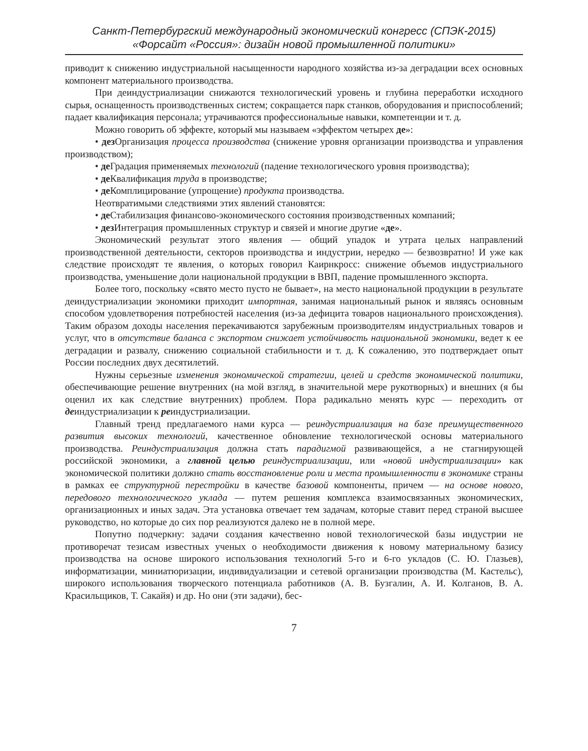Санкт-Петербургский международный экономический конгресс (СПЭК-2015)
«Форсайт «Россия»: дизайн новой промышленной политики»
приводит к снижению индустриальной насыщенности народного хозяйства из-за деградации всех основных компонент материального производства.
При деиндустриализации снижаются технологический уровень и глубина переработки исходного сырья, оснащенность производственных систем; сокращается парк станков, оборудования и приспособлений; падает квалификация персонала; утрачиваются профессиональные навыки, компетенции и т. д.
Можно говорить об эффекте, который мы называем «эффектом четырех де»:
• дез Организация процесса производства (снижение уровня организации производства и управления производством);
• де Градация применяемых технологий (падение технологического уровня производства);
• де Квалификация труда в производстве;
• де Комплицирование (упрощение) продукта производства.
Неотвратимыми следствиями этих явлений становятся:
• де Стабилизация финансово-экономического состояния производственных компаний;
• дез Интеграция промышленных структур и связей и многие другие «де».
Экономический результат этого явления — общий упадок и утрата целых направлений производственной деятельности, секторов производства и индустрии, нередко — безвозвратно! И уже как следствие происходят те явления, о которых говорил Каирнкросс: снижение объемов индустриального производства, уменьшение доли национальной продукции в ВВП, падение промышленного экспорта.
Более того, поскольку «свято место пусто не бывает», на место национальной продукции в результате деиндустриализации экономики приходит импортная, занимая национальный рынок и являясь основным способом удовлетворения потребностей населения (из-за дефицита товаров национального происхождения). Таким образом доходы населения перекачиваются зарубежным производителям индустриальных товаров и услуг, что в отсутствие баланса с экспортом снижает устойчивость национальной экономики, ведет к ее деградации и развалу, снижению социальной стабильности и т. д. К сожалению, это подтверждает опыт России последних двух десятилетий.
Нужны серьезные изменения экономической стратегии, целей и средств экономической политики, обеспечивающие решение внутренних (на мой взгляд, в значительной мере рукотворных) и внешних (я бы оценил их как следствие внутренних) проблем. Пора радикально менять курс — переходить от деиндустриализации к реиндустриализации.
Главный тренд предлагаемого нами курса — реиндустриализация на базе преимущественного развития высоких технологий, качественное обновление технологической основы материального производства. Реиндустриализация должна стать парадигмой развивающейся, а не стагнирующей российской экономики, а главной целью реиндустриализации, или «новой индустриализации» как экономической политики должно стать восстановление роли и места промышленности в экономике страны в рамках ее структурной перестройки в качестве базовой компоненты, причем — на основе нового, передового технологического уклада — путем решения комплекса взаимосвязанных экономических, организационных и иных задач. Эта установка отвечает тем задачам, которые ставит перед страной высшее руководство, но которые до сих пор реализуются далеко не в полной мере.
Попутно подчеркну: задачи создания качественно новой технологической базы индустрии не противоречат тезисам известных ученых о необходимости движения к новому материальному базису производства на основе широкого использования технологий 5-го и 6-го укладов (С. Ю. Глазьев), информатизации, миниатюризации, индивидуализации и сетевой организации производства (М. Кастельс), широкого использования творческого потенциала работников (А. В. Бузгалин, А. И. Колганов, В. А. Красильщиков, Т. Сакайя) и др. Но они (эти задачи), бес-
7